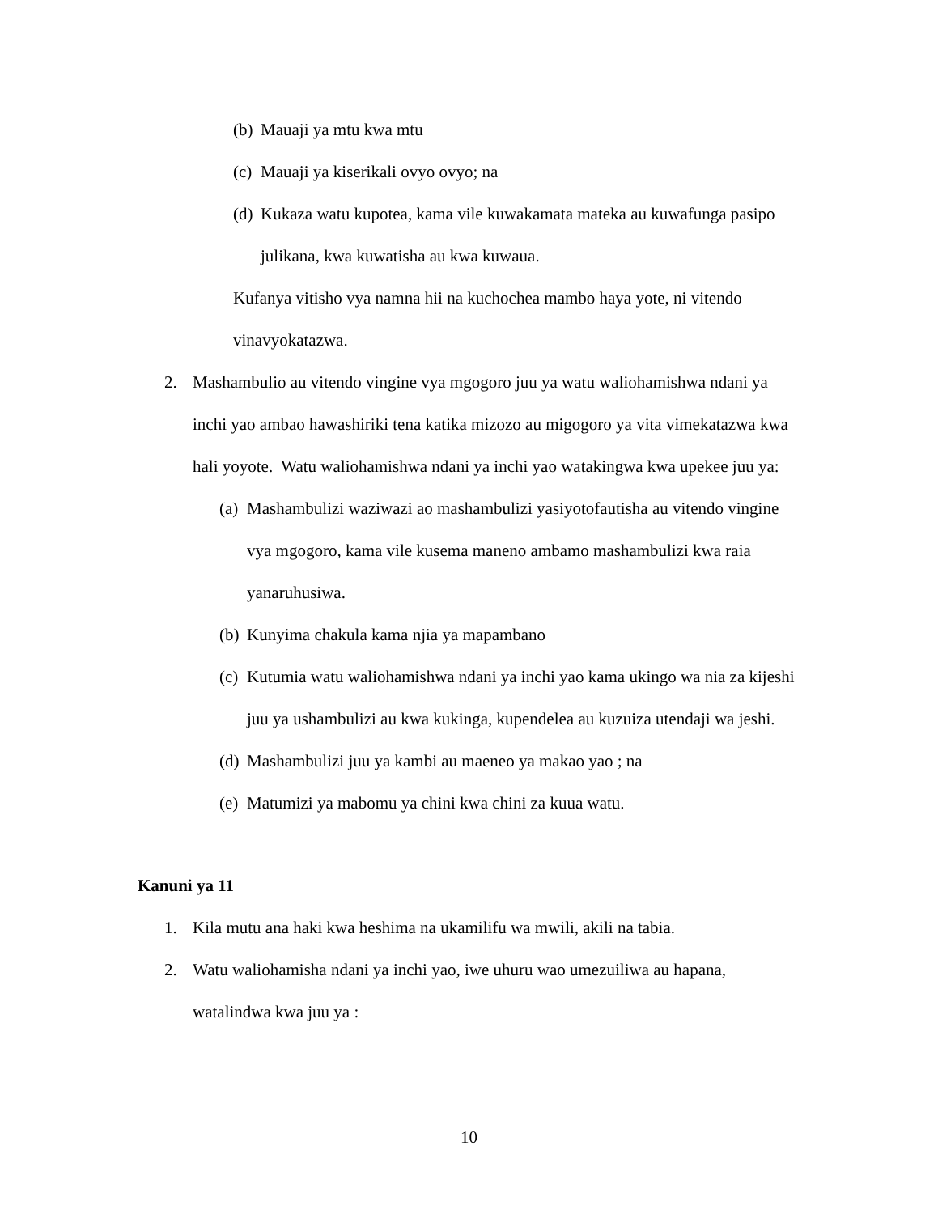(b) Mauaji ya mtu kwa mtu
(c) Mauaji ya kiserikali ovyo ovyo; na
(d) Kukaza watu kupotea, kama vile kuwakamata mateka au kuwafunga pasipo
julikana, kwa kuwatisha au kwa kuwaua.
Kufanya vitisho vya namna hii na kuchochea mambo haya yote, ni vitendo
vinavyokatazwa.
2. Mashambulio au vitendo vingine vya mgogoro juu ya watu waliohamishwa ndani ya
inchi yao ambao hawashiriki tena katika mizozo au migogoro ya vita vimekatazwa kwa
hali yoyote. Watu waliohamishwa ndani ya inchi yao watakingwa kwa upekee juu ya:
(a) Mashambulizi waziwazi ao mashambulizi yasiyotofautisha au vitendo vingine
vya mgogoro, kama vile kusema maneno ambamo mashambulizi kwa raia
yanaruhusiwa.
(b) Kunyima chakula kama njia ya mapambano
(c) Kutumia watu waliohamishwa ndani ya inchi yao kama ukingo wa nia za kijeshi
juu ya ushambulizi au kwa kukinga, kupendelea au kuzuiza utendaji wa jeshi.
(d) Mashambulizi juu ya kambi au maeneo ya makao yao ; na
(e) Matumizi ya mabomu ya chini kwa chini za kuua watu.
Kanuni ya 11
1. Kila mutu ana haki kwa heshima na ukamilifu wa mwili, akili na tabia.
2. Watu waliohamisha ndani ya inchi yao, iwe uhuru wao umezuiliwa au hapana,
watalindwa kwa juu ya :
10